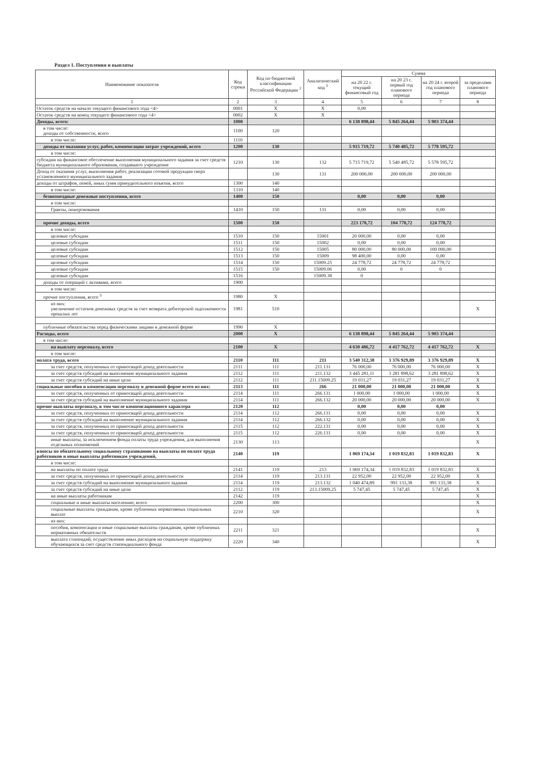Раздел 1. Поступления и выплаты
| Наименование показателя | Код строки | Код по бюджетной классификации Российской Федерации <sup>2</sup> | Аналитический код <sup>3</sup> | Сумма | | | |
| --- | --- | --- | --- | --- | --- | --- | --- |
| | | | | на 20 22 г. текущий финансовый год | на 20 23 г. первый год планового периода | на 20 24 г. второй год планового периода | за пределами планового периода |
| 1 | 2 | 3 | 4 | 5 | 6 | 7 | 8 |
| Остаток средств на начало текущего финансового года <4> | 0001 | X | X | 0,00 | | | |
| Остаток средств на конец текущего финансового года <4> | 0002 | X | X | | | | |
| Доходы, всего: | 1000 | | | 6 138 898,44 | 5 845 264,44 | 5 903 374,44 | |
| в том числе: доходы от собственности, всего | 1100 | 120 | | | | | |
| в том числе: | 1110 | | | | | | |
| доходы от оказания услуг, работ, компенсации затрат учреждений, всего | 1200 | 130 | | 5 915 719,72 | 5 740 485,72 | 5 778 595,72 | |
| в том числе: | | | | | | | |
| субсидии на финансовое обеспечение выполнения муниципального задания за счет средств бюджета муниципального образования, создавшего учреждение | 1210 | 130 | 132 | 5 715 719,72 | 5 540 485,72 | 5 578 595,72 | |
| Доход от оказания услуг, выполнения работ, реализации готовой продукции сверх установленного муниципального задания | | 130 | 131 | 200 000,00 | 200 000,00 | 200 000,00 | |
| доходы от штрафов, пеней, иных сумм принудительного изъятия, всего | 1300 | 140 | | | | | |
| в том числе: | 1310 | 140 | | | | | |
| безвозмездные денежные поступления, всего | 1400 | 150 | | 0,00 | 0,00 | 0,00 | |
| в том числе: | | | | | | | |
| Гранты, пожертвования | 1410 | 150 | 131 | 0,00 | 0,00 | 0,00 | |
| прочие доходы, всего | 1500 | 150 | | 223 178,72 | 104 778,72 | 124 778,72 | |
| в том числе: | | | | | | | |
| целевые субсидии | 1510 | 150 | 15001 | 20 000,00 | 0,00 | 0,00 | |
| целевые субсидии | 1511 | 150 | 15002 | 0,00 | 0,00 | 0,00 | |
| целевые субсидии | 1512 | 150 | 15005 | 80 000,00 | 80 000,00 | 100 000,00 | |
| целевые субсидии | 1513 | 150 | 15009 | 98 400,00 | 0,00 | 0,00 | |
| целевые субсидии | 1514 | 150 | 15009.25 | 24 778,72 | 24 778,72 | 24 778,72 | |
| целевые субсидии | 1515 | 150 | 15009.06 | 0,00 | 0 | 0 | |
| целевые субсидии | 1516 | | 15009.38 | 0 | | | |
| доходы от операций с активами, всего | 1900 | | | | | | |
| в том числе: | | | | | | | |
| прочие поступления, всего <sup>5</sup> | 1980 | X | | | | | |
| из них: увеличение остатков денежных средств за счет возврата дебиторской задолженности прошлых лет | 1981 | 510 | | | | | X |
| публичные обязательства перед физическими лицами в денежной форме | 1990 | X | | | | | |
| Расходы, всего | 2000 | X | | 6 138 898,44 | 5 845 264,44 | 5 903 374,44 | |
| в том числе: | | | | | | | |
| на выплату персоналу, всего | 2100 | X | | 4 630 486,72 | 4 417 762,72 | 4 417 762,72 | X |
| в том числе: | | | | | | | |
| оплата труда, всего | 2110 | 111 | 211 | 3 540 312,38 | 3 376 929,89 | 3 376 929,89 | X |
| за счет средств, полученных от приносящей доход деятельности | 2111 | 111 | 211.131 | 76 000,00 | 76 000,00 | 76 000,00 | X |
| за счет средств субсидий на выполнение муниципального задания | 2112 | 111 | 211.132 | 3 445 281,11 | 3 281 898,62 | 3 281 898,62 | X |
| за счет средств субсидий на иные цели | 2112 | 111 | 211.15009.25 | 19 031,27 | 19 031,27 | 19 031,27 | X |
| социальные пособия и компенсации персоналу в денежной форме всего из них: | 2113 | 111 | 266 | 21 000,00 | 21 000,00 | 21 000,00 | X |
| за счет средств, полученных от приносящей доход деятельности | 2114 | 111 | 266.131 | 1 000,00 | 1 000,00 | 1 000,00 | X |
| за счет средств субсидий на выполнение муниципального задания | 2114 | 111 | 266.132 | 20 000,00 | 20 000,00 | 20 000,00 | X |
| прочие выплаты персоналу, в том числе компенсационного характера | 2120 | 112 | | 0,00 | 0,00 | 0,00 | |
| за счет средств, полученных от приносящей доход деятельности | 2114 | 112 | 266.131 | 0,00 | 0,00 | 0,00 | X |
| за счет средств субсидий на выполнение муниципального задания | 2114 | 112 | 266.132 | 0,00 | 0,00 | 0,00 | X |
| за счет средств, полученных от приносящей доход деятельности | 2115 | 112 | 222.131 | 0,00 | 0,00 | 0,00 | X |
| за счет средств, полученных от приносящей доход деятельности | 2115 | 112 | 226.131 | 0,00 | 0,00 | 0,00 | X |
| иные выплаты, за исключением фонда оплаты труда учреждения, для выполнения отдельных полномочий | 2130 | 113 | | | | | X |
| взносы по обязательному социальному страхованию на выплаты по оплате труда работников и иные выплаты работникам учреждений, | 2140 | 119 | | 1 069 174,34 | 1 019 832,83 | 1 019 832,83 | X |
| в том числе: | | | | | | | |
| на выплаты по оплате труда | 2141 | 119 | 213 | 1 069 174,34 | 1 019 832,83 | 1 019 832,83 | X |
| за счет средств, полученных от приносящей доход деятельности | 2114 | 119 | 213.131 | 22 952,00 | 22 952,00 | 22 952,00 | X |
| за счет средств субсидий на выполнение муниципального задания | 2114 | 119 | 213.132 | 1 040 474,89 | 991 133,38 | 991 133,38 | X |
| за счет средств субсидий на иные цели | 2112 | 119 | 213.15009.25 | 5 747,45 | 5 747,45 | 5 747,45 | X |
| на иные выплаты работникам | 2142 | 119 | | | | | X |
| социальные и иные выплаты населению, всего | 2200 | 300 | | | | | X |
| социальные выплаты гражданам, кроме публичных нормативных социальных выплат | 2210 | 320 | | | | | X |
| из них: | | | | | | | |
| пособия, компенсации и иные социальные выплаты гражданам, кроме публичных нормативных обязательств | 2211 | 321 | | | | | X |
| выплата стипендий, осуществление иных расходов на социальную поддержку обучающихся за счет средств стипендиального фонда | 2220 | 340 | | | | | X |